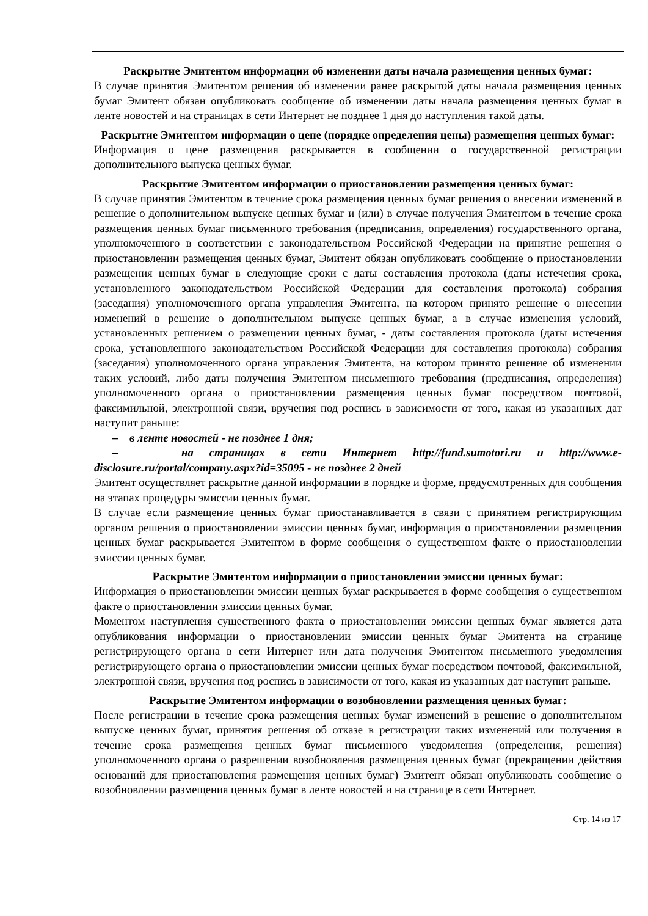Раскрытие Эмитентом информации об изменении даты начала размещения ценных бумаг:
В случае принятия Эмитентом решения об изменении ранее раскрытой даты начала размещения ценных бумаг Эмитент обязан опубликовать сообщение об изменении даты начала размещения ценных бумаг в ленте новостей и на страницах в сети Интернет не позднее 1 дня до наступления такой даты.
Раскрытие Эмитентом информации о цене (порядке определения цены) размещения ценных бумаг:
Информация о цене размещения раскрывается в сообщении о государственной регистрации дополнительного выпуска ценных бумаг.
Раскрытие Эмитентом информации о приостановлении размещения ценных бумаг:
В случае принятия Эмитентом в течение срока размещения ценных бумаг решения о внесении изменений в решение о дополнительном выпуске ценных бумаг и (или) в случае получения Эмитентом в течение срока размещения ценных бумаг письменного требования (предписания, определения) государственного органа, уполномоченного в соответствии с законодательством Российской Федерации на принятие решения о приостановлении размещения ценных бумаг, Эмитент обязан опубликовать сообщение о приостановлении размещения ценных бумаг в следующие сроки с даты составления протокола (даты истечения срока, установленного законодательством Российской Федерации для составления протокола) собрания (заседания) уполномоченного органа управления Эмитента, на котором принято решение о внесении изменений в решение о дополнительном выпуске ценных бумаг, а в случае изменения условий, установленных решением о размещении ценных бумаг, - даты составления протокола (даты истечения срока, установленного законодательством Российской Федерации для составления протокола) собрания (заседания) уполномоченного органа управления Эмитента, на котором принято решение об изменении таких условий, либо даты получения Эмитентом письменного требования (предписания, определения) уполномоченного органа о приостановлении размещения ценных бумаг посредством почтовой, факсимильной, электронной связи, вручения под роспись в зависимости от того, какая из указанных дат наступит раньше:
– в ленте новостей - не позднее 1 дня;
– на страницах в сети Интернет http://fund.sumotori.ru и http://www.e-disclosure.ru/portal/company.aspx?id=35095 - не позднее 2 дней
Эмитент осуществляет раскрытие данной информации в порядке и форме, предусмотренных для сообщения на этапах процедуры эмиссии ценных бумаг.
В случае если размещение ценных бумаг приостанавливается в связи с принятием регистрирующим органом решения о приостановлении эмиссии ценных бумаг, информация о приостановлении размещения ценных бумаг раскрывается Эмитентом в форме сообщения о существенном факте о приостановлении эмиссии ценных бумаг.
Раскрытие Эмитентом информации о приостановлении эмиссии ценных бумаг:
Информация о приостановлении эмиссии ценных бумаг раскрывается в форме сообщения о существенном факте о приостановлении эмиссии ценных бумаг.
Моментом наступления существенного факта о приостановлении эмиссии ценных бумаг является дата опубликования информации о приостановлении эмиссии ценных бумаг Эмитента на странице регистрирующего органа в сети Интернет или дата получения Эмитентом письменного уведомления регистрирующего органа о приостановлении эмиссии ценных бумаг посредством почтовой, факсимильной, электронной связи, вручения под роспись в зависимости от того, какая из указанных дат наступит раньше.
Раскрытие Эмитентом информации о возобновлении размещения ценных бумаг:
После регистрации в течение срока размещения ценных бумаг изменений в решение о дополнительном выпуске ценных бумаг, принятия решения об отказе в регистрации таких изменений или получения в течение срока размещения ценных бумаг письменного уведомления (определения, решения) уполномоченного органа о разрешении возобновления размещения ценных бумаг (прекращении действия оснований для приостановления размещения ценных бумаг) Эмитент обязан опубликовать сообщение о возобновлении размещения ценных бумаг в ленте новостей и на странице в сети Интернет.
Стр. 14 из 17